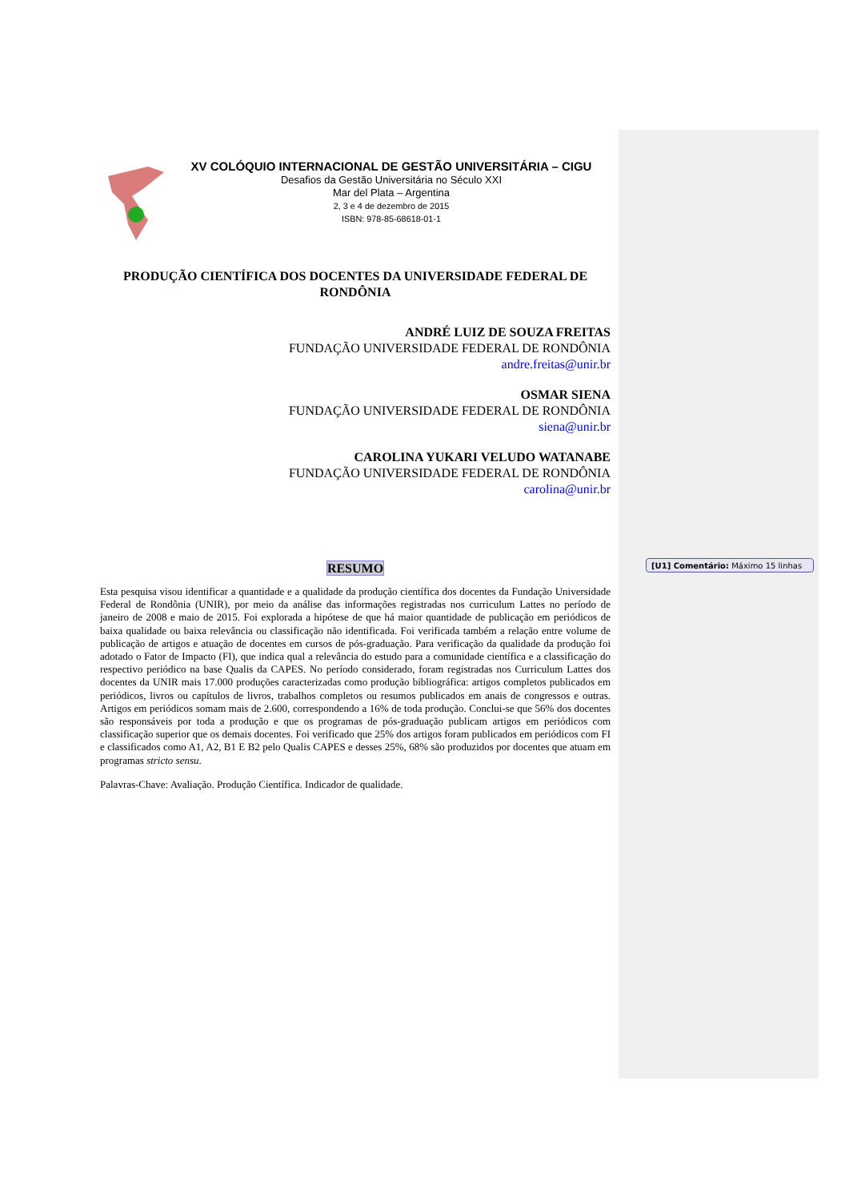XV COLÓQUIO INTERNACIONAL DE GESTÃO UNIVERSITÁRIA – CIGU
Desafios da Gestão Universitária no Século XXI
Mar del Plata – Argentina
2, 3 e 4 de dezembro de 2015
ISBN: 978-85-68618-01-1
PRODUÇÃO CIENTÍFICA DOS DOCENTES DA UNIVERSIDADE FEDERAL DE RONDÔNIA
ANDRÉ LUIZ DE SOUZA FREITAS
FUNDAÇÃO UNIVERSIDADE FEDERAL DE RONDÔNIA
andre.freitas@unir.br
OSMAR SIENA
FUNDAÇÃO UNIVERSIDADE FEDERAL DE RONDÔNIA
siena@unir.br
CAROLINA YUKARI VELUDO WATANABE
FUNDAÇÃO UNIVERSIDADE FEDERAL DE RONDÔNIA
carolina@unir.br
RESUMO
Esta pesquisa visou identificar a quantidade e a qualidade da produção científica dos docentes da Fundação Universidade Federal de Rondônia (UNIR), por meio da análise das informações registradas nos curriculum Lattes no período de janeiro de 2008 e maio de 2015. Foi explorada a hipótese de que há maior quantidade de publicação em periódicos de baixa qualidade ou baixa relevância ou classificação não identificada. Foi verificada também a relação entre volume de publicação de artigos e atuação de docentes em cursos de pós-graduação. Para verificação da qualidade da produção foi adotado o Fator de Impacto (FI), que indica qual a relevância do estudo para a comunidade científica e a classificação do respectivo periódico na base Qualis da CAPES. No período considerado, foram registradas nos Curriculum Lattes dos docentes da UNIR mais 17.000 produções caracterizadas como produção bibliográfica: artigos completos publicados em periódicos, livros ou capítulos de livros, trabalhos completos ou resumos publicados em anais de congressos e outras. Artigos em periódicos somam mais de 2.600, correspondendo a 16% de toda produção. Conclui-se que 56% dos docentes são responsáveis por toda a produção e que os programas de pós-graduação publicam artigos em periódicos com classificação superior que os demais docentes. Foi verificado que 25% dos artigos foram publicados em periódicos com FI e classificados como A1, A2, B1 E B2 pelo Qualis CAPES e desses 25%, 68% são produzidos por docentes que atuam em programas stricto sensu.
Palavras-Chave: Avaliação. Produção Científica. Indicador de qualidade.
[U1] Comentário: Máximo 15 linhas